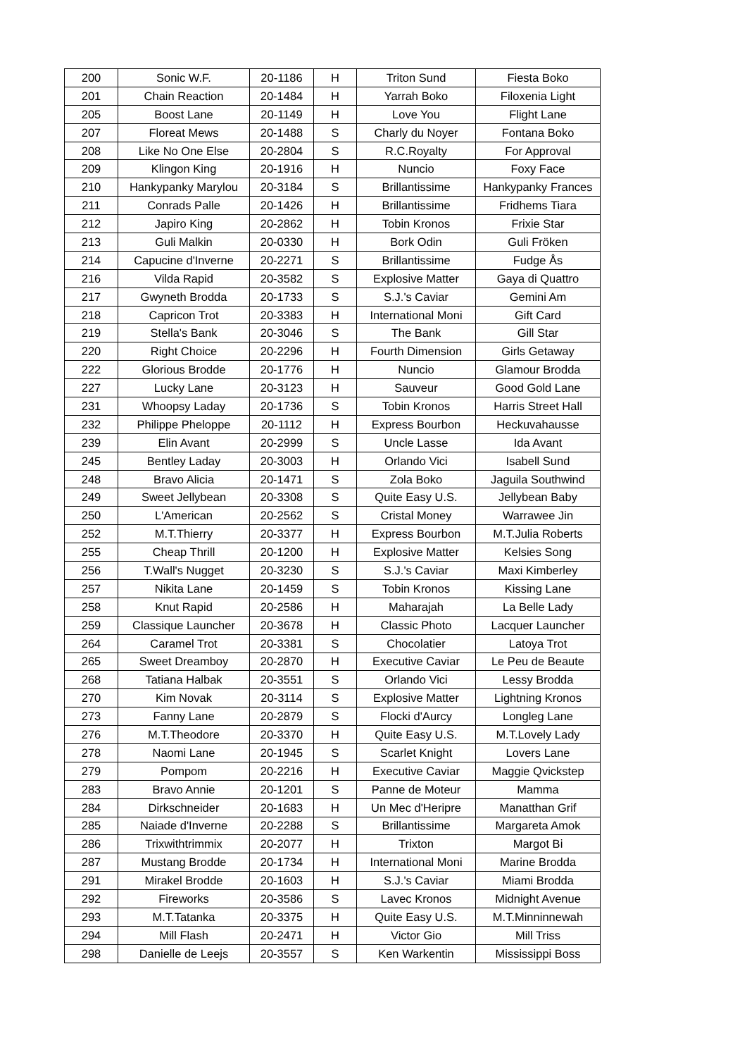| 200 | Sonic W.F. | 20-1186 | H | Triton Sund | Fiesta Boko |
| 201 | Chain Reaction | 20-1484 | H | Yarrah Boko | Filoxenia Light |
| 205 | Boost Lane | 20-1149 | H | Love You | Flight Lane |
| 207 | Floreat Mews | 20-1488 | S | Charly du Noyer | Fontana Boko |
| 208 | Like No One Else | 20-2804 | S | R.C.Royalty | For Approval |
| 209 | Klingon King | 20-1916 | H | Nuncio | Foxy Face |
| 210 | Hankypanky Marylou | 20-3184 | S | Brillantissime | Hankypanky Frances |
| 211 | Conrads Palle | 20-1426 | H | Brillantissime | Fridhems Tiara |
| 212 | Japiro King | 20-2862 | H | Tobin Kronos | Frixie Star |
| 213 | Guli Malkin | 20-0330 | H | Bork Odin | Guli Fröken |
| 214 | Capucine d'Inverne | 20-2271 | S | Brillantissime | Fudge Ås |
| 216 | Vilda Rapid | 20-3582 | S | Explosive Matter | Gaya di Quattro |
| 217 | Gwyneth Brodda | 20-1733 | S | S.J.'s Caviar | Gemini Am |
| 218 | Capricon Trot | 20-3383 | H | International Moni | Gift Card |
| 219 | Stella's Bank | 20-3046 | S | The Bank | Gill Star |
| 220 | Right Choice | 20-2296 | H | Fourth Dimension | Girls Getaway |
| 222 | Glorious Brodde | 20-1776 | H | Nuncio | Glamour Brodda |
| 227 | Lucky Lane | 20-3123 | H | Sauveur | Good Gold Lane |
| 231 | Whoopsy Laday | 20-1736 | S | Tobin Kronos | Harris Street Hall |
| 232 | Philippe Pheloppe | 20-1112 | H | Express Bourbon | Heckuvahausse |
| 239 | Elin Avant | 20-2999 | S | Uncle Lasse | Ida Avant |
| 245 | Bentley Laday | 20-3003 | H | Orlando Vici | Isabell Sund |
| 248 | Bravo Alicia | 20-1471 | S | Zola Boko | Jaguila Southwind |
| 249 | Sweet Jellybean | 20-3308 | S | Quite Easy U.S. | Jellybean Baby |
| 250 | L'American | 20-2562 | S | Cristal Money | Warrawee Jin |
| 252 | M.T.Thierry | 20-3377 | H | Express Bourbon | M.T.Julia Roberts |
| 255 | Cheap Thrill | 20-1200 | H | Explosive Matter | Kelsies Song |
| 256 | T.Wall's Nugget | 20-3230 | S | S.J.'s Caviar | Maxi Kimberley |
| 257 | Nikita Lane | 20-1459 | S | Tobin Kronos | Kissing Lane |
| 258 | Knut Rapid | 20-2586 | H | Maharajah | La Belle Lady |
| 259 | Classique Launcher | 20-3678 | H | Classic Photo | Lacquer Launcher |
| 264 | Caramel Trot | 20-3381 | S | Chocolatier | Latoya Trot |
| 265 | Sweet Dreamboy | 20-2870 | H | Executive Caviar | Le Peu de Beaute |
| 268 | Tatiana Halbak | 20-3551 | S | Orlando Vici | Lessy Brodda |
| 270 | Kim Novak | 20-3114 | S | Explosive Matter | Lightning Kronos |
| 273 | Fanny Lane | 20-2879 | S | Flocki d'Aurcy | Longleg Lane |
| 276 | M.T.Theodore | 20-3370 | H | Quite Easy U.S. | M.T.Lovely Lady |
| 278 | Naomi Lane | 20-1945 | S | Scarlet Knight | Lovers Lane |
| 279 | Pompom | 20-2216 | H | Executive Caviar | Maggie Qvickstep |
| 283 | Bravo Annie | 20-1201 | S | Panne de Moteur | Mamma |
| 284 | Dirkschneider | 20-1683 | H | Un Mec d'Heripre | Manatthan Grif |
| 285 | Naiade d'Inverne | 20-2288 | S | Brillantissime | Margareta Amok |
| 286 | Trixwithtrimmix | 20-2077 | H | Trixton | Margot Bi |
| 287 | Mustang Brodde | 20-1734 | H | International Moni | Marine Brodda |
| 291 | Mirakel Brodde | 20-1603 | H | S.J.'s Caviar | Miami Brodda |
| 292 | Fireworks | 20-3586 | S | Lavec Kronos | Midnight Avenue |
| 293 | M.T.Tatanka | 20-3375 | H | Quite Easy U.S. | M.T.Minninnewah |
| 294 | Mill Flash | 20-2471 | H | Victor Gio | Mill Triss |
| 298 | Danielle de Leejs | 20-3557 | S | Ken Warkentin | Mississippi Boss |